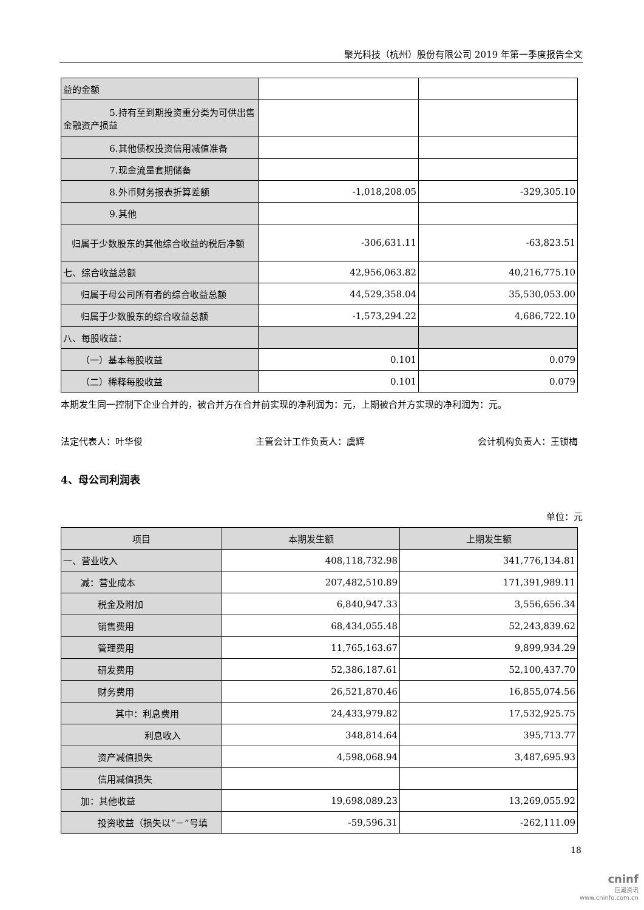聚光科技（杭州）股份有限公司 2019 年第一季度报告全文
| 益的金额 | | |
| 5.持有至到期投资重分类为可供出售金融资产损益 | | |
| 6.其他债权投资信用减值准备 | | |
| 7.现金流量套期储备 | | |
| 8.外币财务报表折算差额 | -1,018,208.05 | -329,305.10 |
| 9.其他 | | |
| 归属于少数股东的其他综合收益的税后净额 | -306,631.11 | -63,823.51 |
| 七、综合收益总额 | 42,956,063.82 | 40,216,775.10 |
| 归属于母公司所有者的综合收益总额 | 44,529,358.04 | 35,530,053.00 |
| 归属于少数股东的综合收益总额 | -1,573,294.22 | 4,686,722.10 |
| 八、每股收益： | | |
| （一）基本每股收益 | 0.101 | 0.079 |
| （二）稀释每股收益 | 0.101 | 0.079 |
本期发生同一控制下企业合并的，被合并方在合并前实现的净利润为：元，上期被合并方实现的净利润为：元。
法定代表人：叶华俊 主管会计工作负责人：虞辉 会计机构负责人：王锁梅
4、母公司利润表
单位：元
| 项目 | 本期发生额 | 上期发生额 |
| --- | --- | --- |
| 一、营业收入 | 408,118,732.98 | 341,776,134.81 |
| 减：营业成本 | 207,482,510.89 | 171,391,989.11 |
| 税金及附加 | 6,840,947.33 | 3,556,656.34 |
| 销售费用 | 68,434,055.48 | 52,243,839.62 |
| 管理费用 | 11,765,163.67 | 9,899,934.29 |
| 研发费用 | 52,386,187.61 | 52,100,437.70 |
| 财务费用 | 26,521,870.46 | 16,855,074.56 |
| 其中：利息费用 | 24,433,979.82 | 17,532,925.75 |
| 利息收入 | 348,814.64 | 395,713.77 |
| 资产减值损失 | 4,598,068.94 | 3,487,695.93 |
| 信用减值损失 | | |
| 加：其他收益 | 19,698,089.23 | 13,269,055.92 |
| 投资收益（损失以“－”号填 | -59,596.31 | -262,111.09 |
18
cninf
巨潮资讯
www.cninfo.com.cn